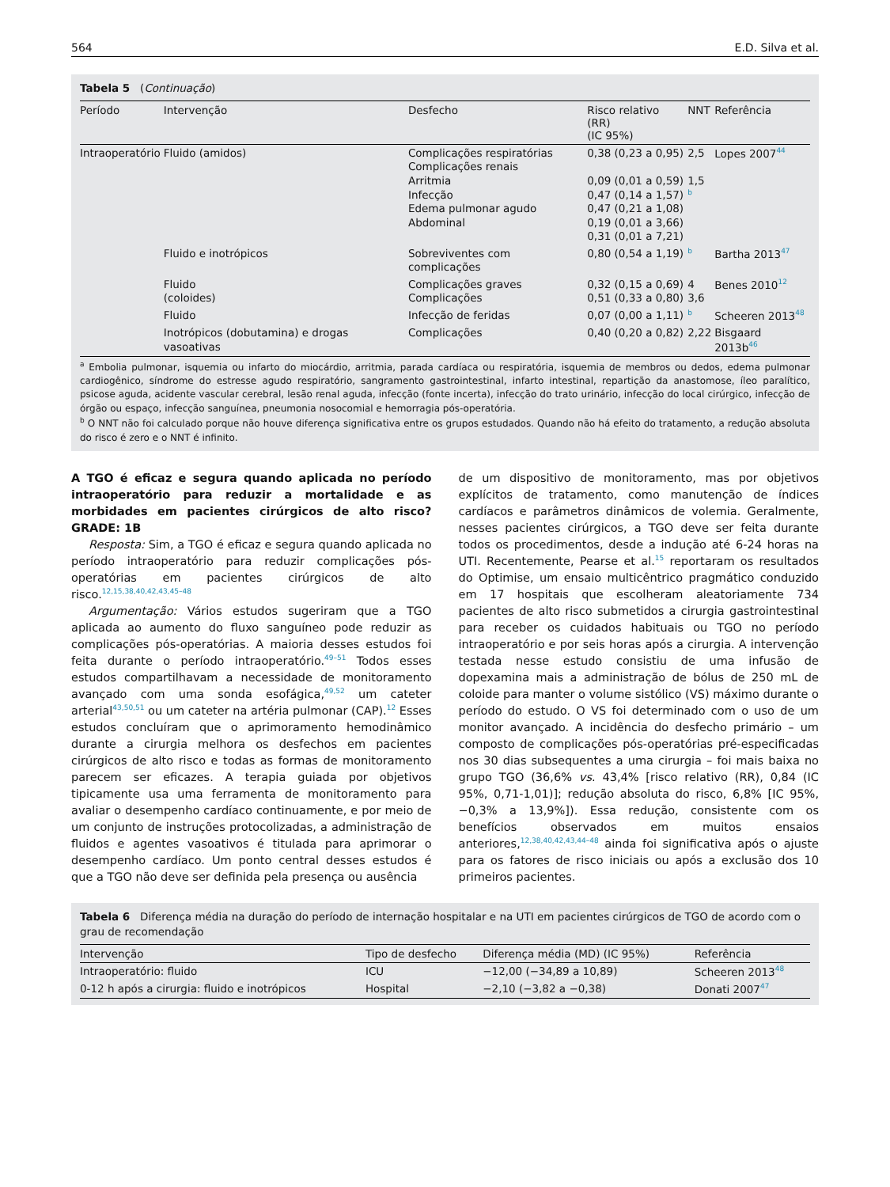564 E.D. Silva et al.
Tabela 5 (Continuação)
| Período | Intervenção | Desfecho | Risco relativo (RR) (IC 95%) | NNT | Referência |
| --- | --- | --- | --- | --- | --- |
| Intraoperatório | Fluido (amidos) | Complicações respiratórias Complicações renais Arritmia Infecção Edema pulmonar agudo Abdominal | 0,38 (0,23 a 0,95) 0,09 (0,01 a 0,59) 0,47 (0,14 a 1,57) 0,47 (0,21 a 1,08) 0,19 (0,01 a 3,66) 0,31 (0,01 a 7,21) | 2,5 1,5 <sup>b</sup> | Lopes 2007<sup>44</sup> |
| | Fluido e inotrópicos | Sobreviventes com complicações | 0,80 (0,54 a 1,19) | <sup>b</sup> | Bartha 2013<sup>47</sup> |
| | Fluido (coloides) | Complicações graves Complicações | 0,32 (0,15 a 0,69) 0,51 (0,33 a 0,80) | 4 3,6 | Benes 2010<sup>12</sup> |
| | Fluido | Infecção de feridas | 0,07 (0,00 a 1,11) | <sup>b</sup> | Scheeren 2013<sup>48</sup> |
| | Inotrópicos (dobutamina) e drogas vasoativas | Complicações | 0,40 (0,20 a 0,82) | 2,22 | Bisgaard 2013b<sup>46</sup> |
<sup>a</sup> Embolia pulmonar, isquemia ou infarto do miocárdio, arritmia, parada cardíaca ou respiratória, isquemia de membros ou dedos, edema pulmonar cardiogênico, síndrome do estresse agudo respiratório, sangramento gastrointestinal, infarto intestinal, repartição da anastomose, íleo paralítico, psicose aguda, acidente vascular cerebral, lesão renal aguda, infecção (fonte incerta), infecção do trato urinário, infecção do local cirúrgico, infecção de órgão ou espaço, infecção sanguínea, pneumonia nosocomial e hemorragia pós-operatória.
<sup>b</sup> O NNT não foi calculado porque não houve diferença significativa entre os grupos estudados. Quando não há efeito do tratamento, a redução absoluta do risco é zero e o NNT é infinito.
A TGO é eficaz e segura quando aplicada no período intraoperatório para reduzir a mortalidade e as morbidades em pacientes cirúrgicos de alto risco? GRADE: 1B
Resposta: Sim, a TGO é eficaz e segura quando aplicada no período intraoperatório para reduzir complicações pós-operatórias em pacientes cirúrgicos de alto risco.<sup>12,15,38,40,42,43,45–48</sup>
Argumentação: Vários estudos sugeriram que a TGO aplicada ao aumento do fluxo sanguíneo pode reduzir as complicações pós-operatórias. A maioria desses estudos foi feita durante o período intraoperatório.<sup>49–51</sup> Todos esses estudos compartilhavam a necessidade de monitoramento avançado com uma sonda esofágica,<sup>49,52</sup> um cateter arterial<sup>43,50,51</sup> ou um cateter na artéria pulmonar (CAP).<sup>12</sup> Esses estudos concluíram que o aprimoramento hemodinâmico durante a cirurgia melhora os desfechos em pacientes cirúrgicos de alto risco e todas as formas de monitoramento parecem ser eficazes. A terapia guiada por objetivos tipicamente usa uma ferramenta de monitoramento para avaliar o desempenho cardíaco continuamente, e por meio de um conjunto de instruções protocolizadas, a administração de fluidos e agentes vasoativos é titulada para aprimorar o desempenho cardíaco. Um ponto central desses estudos é que a TGO não deve ser definida pela presença ou ausência
de um dispositivo de monitoramento, mas por objetivos explícitos de tratamento, como manutenção de índices cardíacos e parâmetros dinâmicos de volemia. Geralmente, nesses pacientes cirúrgicos, a TGO deve ser feita durante todos os procedimentos, desde a indução até 6-24 horas na UTI. Recentemente, Pearse et al.<sup>15</sup> reportaram os resultados do Optimise, um ensaio multicêntrico pragmático conduzido em 17 hospitais que escolheram aleatoriamente 734 pacientes de alto risco submetidos a cirurgia gastrointestinal para receber os cuidados habituais ou TGO no período intraoperatório e por seis horas após a cirurgia. A intervenção testada nesse estudo consistiu de uma infusão de dopexamina mais a administração de bólus de 250 mL de coloide para manter o volume sistólico (VS) máximo durante o período do estudo. O VS foi determinado com o uso de um monitor avançado. A incidência do desfecho primário – um composto de complicações pós-operatórias pré-especificadas nos 30 dias subsequentes a uma cirurgia – foi mais baixa no grupo TGO (36,6% vs. 43,4% [risco relativo (RR), 0,84 (IC 95%, 0,71-1,01)]; redução absoluta do risco, 6,8% [IC 95%, −0,3% a 13,9%]). Essa redução, consistente com os benefícios observados em muitos ensaios anteriores,<sup>12,38,40,42,43,44–48</sup> ainda foi significativa após o ajuste para os fatores de risco iniciais ou após a exclusão dos 10 primeiros pacientes.
Tabela 6 Diferença média na duração do período de internação hospitalar e na UTI em pacientes cirúrgicos de TGO de acordo com o grau de recomendação
| Intervenção | Tipo de desfecho | Diferença média (MD) (IC 95%) | Referência |
| --- | --- | --- | --- |
| Intraoperatório: fluido | ICU | −12,00 (−34,89 a 10,89) | Scheeren 2013<sup>48</sup> |
| 0-12 h após a cirurgia: fluido e inotrópicos | Hospital | −2,10 (−3,82 a −0,38) | Donati 2007<sup>47</sup> |